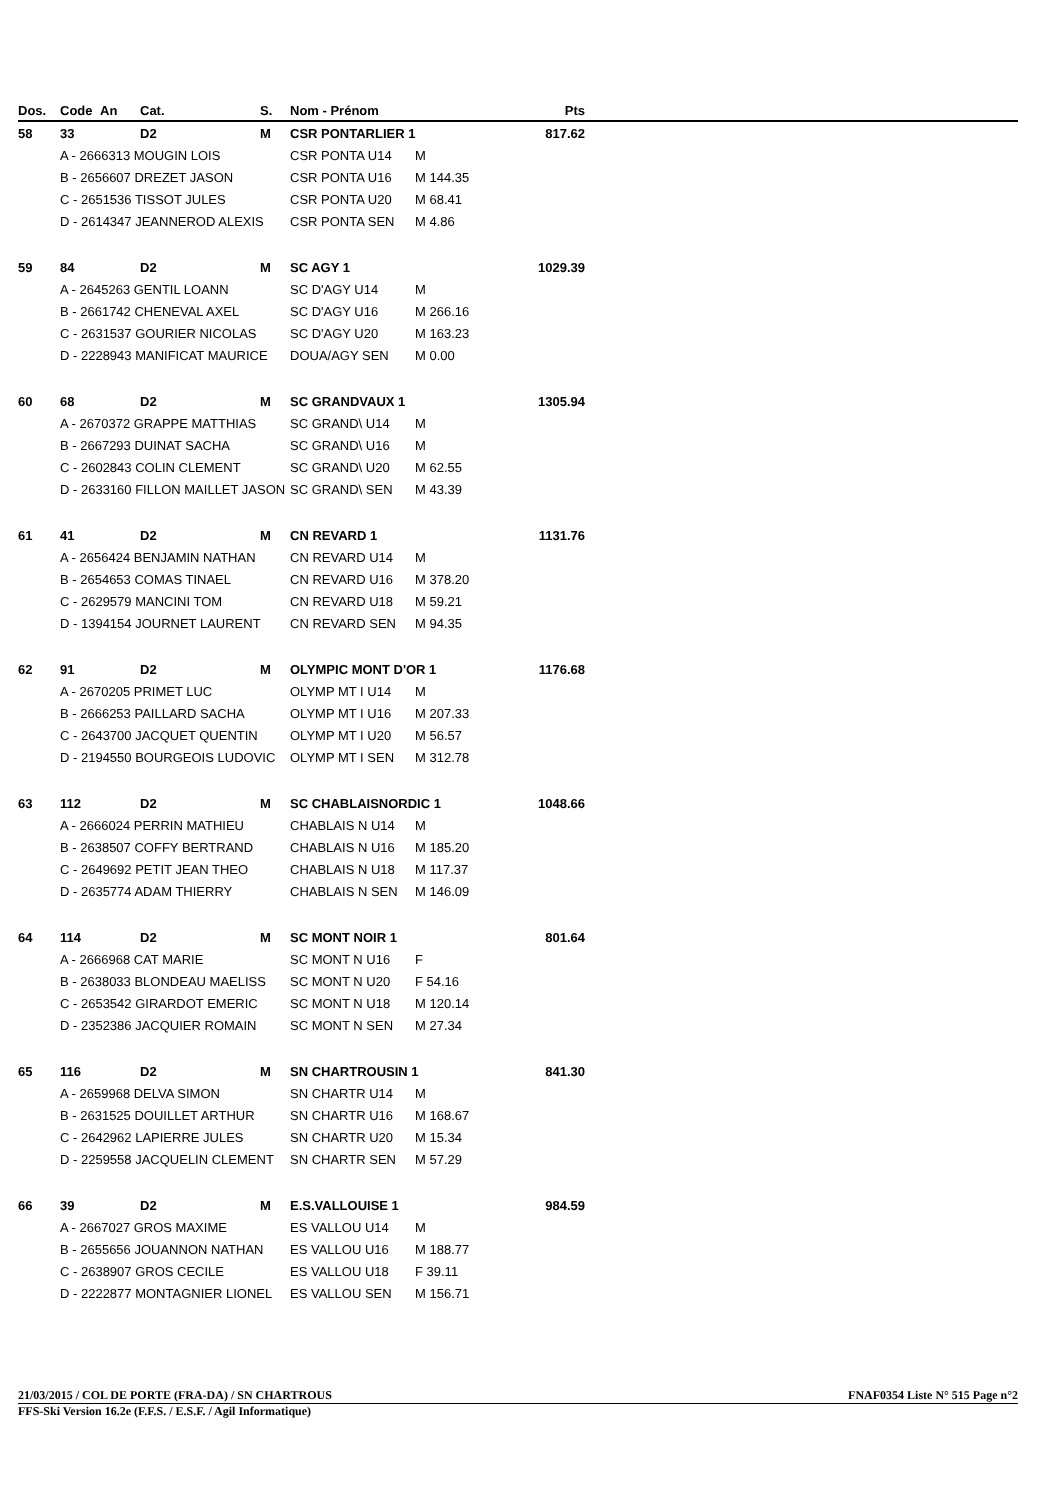| Dos. | Code | An | Cat. | S. | Nom - Prénom | | Pts | |
| --- | --- | --- | --- | --- | --- | --- | --- | --- |
| 58 | 33 | | D2 | M | CSR PONTARLIER 1 | | 817.62 | |
| | A - 2666313 MOUGIN LOIS | | | | CSR PONTA U14 | M | | |
| | B - 2656607 DREZET JASON | | | | CSR PONTA U16 | M 144.35 | | |
| | C - 2651536 TISSOT JULES | | | | CSR PONTA U20 | M 68.41 | | |
| | D - 2614347 JEANNEROD ALEXIS | | | | CSR PONTA SEN | M 4.86 | | |
| 59 | 84 | | D2 | M | SC AGY 1 | | 1029.39 | |
| | A - 2645263 GENTIL LOANN | | | | SC D'AGY U14 | M | | |
| | B - 2661742 CHENEVAL AXEL | | | | SC D'AGY U16 | M 266.16 | | |
| | C - 2631537 GOURIER NICOLAS | | | | SC D'AGY U20 | M 163.23 | | |
| | D - 2228943 MANIFICAT MAURICE | | | | DOUA/AGY SEN | M 0.00 | | |
| 60 | 68 | | D2 | M | SC GRANDVAUX 1 | | 1305.94 | |
| | A - 2670372 GRAPPE MATTHIAS | | | | SC GRAND\ U14 | M | | |
| | B - 2667293 DUINAT SACHA | | | | SC GRAND\ U16 | M | | |
| | C - 2602843 COLIN CLEMENT | | | | SC GRAND\ U20 | M 62.55 | | |
| | D - 2633160 FILLON MAILLET JASON | | | | SC GRAND\ SEN | M 43.39 | | |
| 61 | 41 | | D2 | M | CN REVARD 1 | | 1131.76 | |
| | A - 2656424 BENJAMIN NATHAN | | | | CN REVARD U14 | M | | |
| | B - 2654653 COMAS TINAEL | | | | CN REVARD U16 | M 378.20 | | |
| | C - 2629579 MANCINI TOM | | | | CN REVARD U18 | M 59.21 | | |
| | D - 1394154 JOURNET LAURENT | | | | CN REVARD SEN | M 94.35 | | |
| 62 | 91 | | D2 | M | OLYMPIC MONT D'OR 1 | | 1176.68 | |
| | A - 2670205 PRIMET LUC | | | | OLYMP MT I U14 | M | | |
| | B - 2666253 PAILLARD SACHA | | | | OLYMP MT I U16 | M 207.33 | | |
| | C - 2643700 JACQUET QUENTIN | | | | OLYMP MT I U20 | M 56.57 | | |
| | D - 2194550 BOURGEOIS LUDOVIC | | | | OLYMP MT I SEN | M 312.78 | | |
| 63 | 112 | | D2 | M | SC CHABLAISNORDIC 1 | | 1048.66 | |
| | A - 2666024 PERRIN MATHIEU | | | | CHABLAIS N U14 | M | | |
| | B - 2638507 COFFY BERTRAND | | | | CHABLAIS N U16 | M 185.20 | | |
| | C - 2649692 PETIT JEAN THEO | | | | CHABLAIS N U18 | M 117.37 | | |
| | D - 2635774 ADAM THIERRY | | | | CHABLAIS N SEN | M 146.09 | | |
| 64 | 114 | | D2 | M | SC MONT NOIR 1 | | 801.64 | |
| | A - 2666968 CAT MARIE | | | | SC MONT N U16 | F | | |
| | B - 2638033 BLONDEAU MAELISS | | | | SC MONT N U20 | F 54.16 | | |
| | C - 2653542 GIRARDOT EMERIC | | | | SC MONT N U18 | M 120.14 | | |
| | D - 2352386 JACQUIER ROMAIN | | | | SC MONT N SEN | M 27.34 | | |
| 65 | 116 | | D2 | M | SN CHARTROUSIN 1 | | 841.30 | |
| | A - 2659968 DELVA SIMON | | | | SN CHARTR U14 | M | | |
| | B - 2631525 DOUILLET ARTHUR | | | | SN CHARTR U16 | M 168.67 | | |
| | C - 2642962 LAPIERRE JULES | | | | SN CHARTR U20 | M 15.34 | | |
| | D - 2259558 JACQUELIN CLEMENT | | | | SN CHARTR SEN | M 57.29 | | |
| 66 | 39 | | D2 | M | E.S.VALLOUISE 1 | | 984.59 | |
| | A - 2667027 GROS MAXIME | | | | ES VALLOU U14 | M | | |
| | B - 2655656 JOUANNON NATHAN | | | | ES VALLOU U16 | M 188.77 | | |
| | C - 2638907 GROS CECILE | | | | ES VALLOU U18 | F 39.11 | | |
| | D - 2222877 MONTAGNIER LIONEL | | | | ES VALLOU SEN | M 156.71 | | |
21/03/2015 / COL DE PORTE (FRA-DA) / SN CHARTROUS FNAF0354 Liste N° 515 Page n°2
FFS-Ski Version 16.2e (F.F.S. / E.S.F. / Agil Informatique)